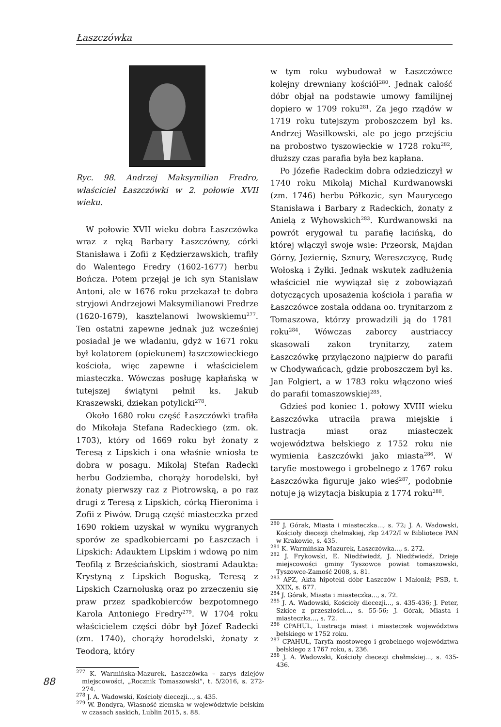Łaszczówka
Ryc. 98. Andrzej Maksymilian Fredro, właściciel Łaszczówki w 2. połowie XVII wieku.
W połowie XVII wieku dobra Łaszczówka wraz z ręką Barbary Łaszczówny, córki Stanisława i Zofii z Kędzierzawskich, trafiły do Walentego Fredry (1602-1677) herbu Bończa. Potem przejął je ich syn Stanisław Antoni, ale w 1676 roku przekazał te dobra stryjowi Andrzejowi Maksymilianowi Fredrze (1620-1679), kasztelanowi lwowskiemu<sup>277</sup>. Ten ostatni zapewne jednak już wcześniej posiadał je we władaniu, gdyż w 1671 roku był kolatorem (opiekunem) łaszczowieckiego kościoła, więc zapewne i właścicielem miasteczka. Wówczas posługę kapłańską w tutejszej świątyni pełnił ks. Jakub Kraszewski, dziekan potylicki<sup>278</sup>.
Około 1680 roku część Łaszczówki trafiła do Mikołaja Stefana Radeckiego (zm. ok. 1703), który od 1669 roku był żonaty z Teresą z Lipskich i ona właśnie wniosła te dobra w posagu. Mikołaj Stefan Radecki herbu Godziemba, chorąży horodelski, był żonaty pierwszy raz z Piotrowską, a po raz drugi z Teresą z Lipskich, córką Hieronima i Zofii z Piwów. Drugą część miasteczka przed 1690 rokiem uzyskał w wyniku wygranych sporów ze spadkobiercami po Łaszczach i Lipskich: Adauktem Lipskim i wdową po nim Teofilą z Brześciańskich, siostrami Adaukta: Krystyną z Lipskich Boguską, Teresą z Lipskich Czarnołuską oraz po zrzeczeniu się praw przez spadkobierców bezpotomnego Karola Antoniego Fredry<sup>279</sup>. W 1704 roku właścicielem części dóbr był Józef Radecki (zm. 1740), chorąży horodelski, żonaty z Teodorą, który
<sup>277</sup> K. Warmińska-Mazurek, Łaszczówka – zarys dziejów miejscowości, „Rocznik Tomaszowski”, t. 5/2016, s. 272-274.
<sup>278</sup> J. A. Wadowski, Kościoły diecezji..., s. 435.
<sup>279</sup> W. Bondyra, Własność ziemska w województwie bełskim w czasach saskich, Lublin 2015, s. 88.
w tym roku wybudował w Łaszczówce kolejny drewniany kościół<sup>280</sup>. Jednak całość dóbr objął na podstawie umowy familijnej dopiero w 1709 roku<sup>281</sup>. Za jego rządów w 1719 roku tutejszym proboszczem był ks. Andrzej Wasilkowski, ale po jego przejściu na probostwo tyszowieckie w 1728 roku<sup>282</sup>, dłuższy czas parafia była bez kapłana.
Po Józefie Radeckim dobra odziedziczył w 1740 roku Mikołaj Michał Kurdwanowski (zm. 1746) herbu Półkozic, syn Maurycego Stanisława i Barbary z Radeckich, żonaty z Anielą z Wyhowskich<sup>283</sup>. Kurdwanowski na powrót erygował tu parafię łacińską, do której włączył swoje wsie: Przeorsk, Majdan Górny, Jeziernię, Sznury, Wereszczycę, Rudę Wołoską i Żyłki. Jednak wskutek zadłużenia właściciel nie wywiązał się z zobowiązań dotyczących uposażenia kościoła i parafia w Łaszczówce została oddana oo. trynitarzom z Tomaszowa, którzy prowadzili ją do 1781 roku<sup>284</sup>. Wówczas zaborcy austriaccy skasowali zakon trynitarzy, zatem Łaszczówkę przyłączono najpierw do parafii w Chodywańcach, gdzie proboszczem był ks. Jan Folgiert, a w 1783 roku włączono wieś do parafii tomaszowskiej<sup>285</sup>.
Gdzieś pod koniec 1. połowy XVIII wieku Łaszczówka utraciła prawa miejskie i lustracja miast oraz miasteczek województwa bełskiego z 1752 roku nie wymienia Łaszczówki jako miasta<sup>286</sup>. W taryfie mostowego i grobelnego z 1767 roku Łaszczówka figuruje jako wieś<sup>287</sup>, podobnie notuje ją wizytacja biskupia z 1774 roku<sup>288</sup>.
<sup>280</sup> J. Górak, Miasta i miasteczka..., s. 72; J. A. Wadowski, Kościoły diecezji chełmskiej, rkp 2472/I w Bibliotece PAN w Krakowie, s. 435.
<sup>281</sup> K. Warmińska Mazurek, Łaszczówka..., s. 272.
<sup>282</sup> J. Frykowski, E. Niedźwiedź, J. Niedźwiedź, Dzieje miejscowości gminy Tyszowce powiat tomaszowski, Tyszowce-Zamość 2008, s. 81.
<sup>283</sup> APZ, Akta hipoteki dóbr Łaszczów i Małoniż; PSB, t. XXIX, s. 677.
<sup>284</sup> J. Górak, Miasta i miasteczka..., s. 72.
<sup>285</sup> J. A. Wadowski, Kościoły diecezji..., s. 435-436; J. Peter, Szkice z przeszłości..., s. 55-56; J. Górak, Miasta i miasteczka..., s. 72.
<sup>286</sup> CPAHUL, Lustracja miast i miasteczek województwa bełskiego w 1752 roku.
<sup>287</sup> CPAHUL, Taryfa mostowego i grobelnego województwa bełskiego z 1767 roku, s. 236.
<sup>288</sup> J. A. Wadowski, Kościoły diecezji chełmskiej..., s. 435-436.
88